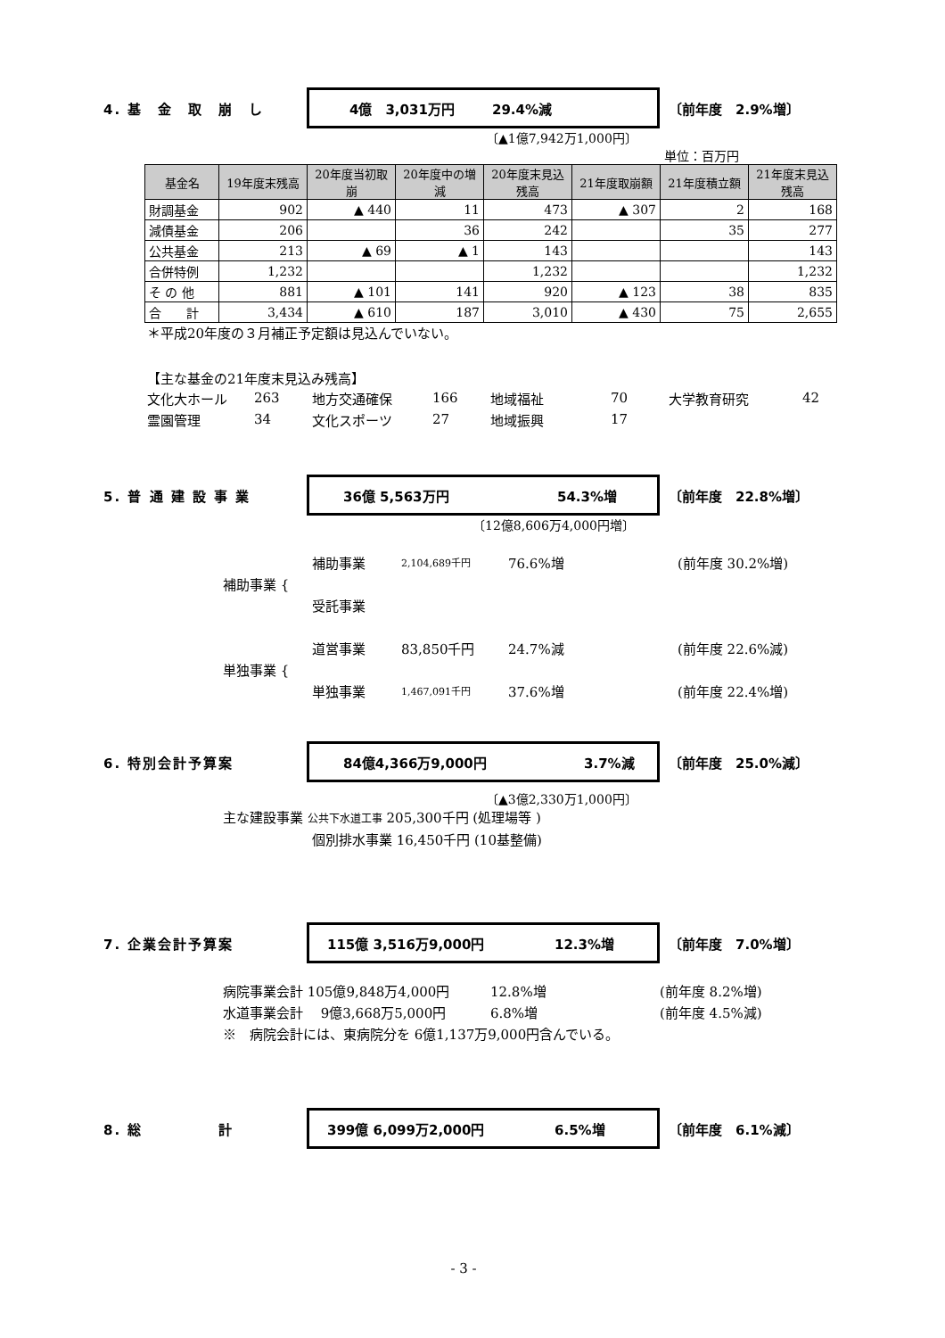4. 基　金　取　崩　し
4億　3,031万円 29.4%減
〔前年度　2.9%増〕
〔▲1億7,942万1,000円〕
単位：百万円
| 基金名 | 19年度末残高 | 20年度当初取崩 | 20年度中の増減 | 20年度末見込残高 | 21年度取崩額 | 21年度積立額 | 21年度末見込残高 |
| --- | --- | --- | --- | --- | --- | --- | --- |
| 財調基金 | 902 | ▲ 440 | 11 | 473 | ▲ 307 | 2 | 168 |
| 減債基金 | 206 | | 36 | 242 | | 35 | 277 |
| 公共基金 | 213 | ▲ 69 | ▲ 1 | 143 | | | 143 |
| 合併特例 | 1,232 | | | 1,232 | | | 1,232 |
| そ の 他 | 881 | ▲ 101 | 141 | 920 | ▲ 123 | 38 | 835 |
| 合 計 | 3,434 | ▲ 610 | 187 | 3,010 | ▲ 430 | 75 | 2,655 |
＊平成20年度の３月補正予定額は見込んでいない。
【主な基金の21年度末見込み残高】
文化大ホール 263 地方交通確保 166 地域福祉 70 大学教育研究 42
霊園管理 34 文化スポーツ 27 地域振興 17
5. 普 通 建 設 事 業
36億 5,563万円 54.3%増
〔前年度　22.8%増〕
〔12億8,606万4,000円増〕
補助事業 {
補助事業 2,104,689千円 76.6%増 (前年度 30.2%増)
受託事業
単独事業 {
道営事業 83,850千円 24.7%減 (前年度 22.6%減)
単独事業 1,467,091千円 37.6%増 (前年度 22.4%増)
6. 特別会計予算案
84億4,366万9,000円 3.7%減
〔前年度　25.0%減〕
〔▲3億2,330万1,000円〕
主な建設事業 公共下水道工事 205,300千円 (処理場等 )
個別排水事業 16,450千円 (10基整備)
7. 企業会計予算案
115億 3,516万9,000円 12.3%増
〔前年度　7.0%増〕
病院事業会計 105億9,848万4,000円 12.8%増 (前年度 8.2%増)
水道事業会計　 9億3,668万5,000円 6.8%増 (前年度 4.5%減)
※　病院会計には、東病院分を 6億1,137万9,000円含んでいる。
8. 総　　　　　計
399億 6,099万2,000円 6.5%増
〔前年度　6.1%減〕
- 3 -